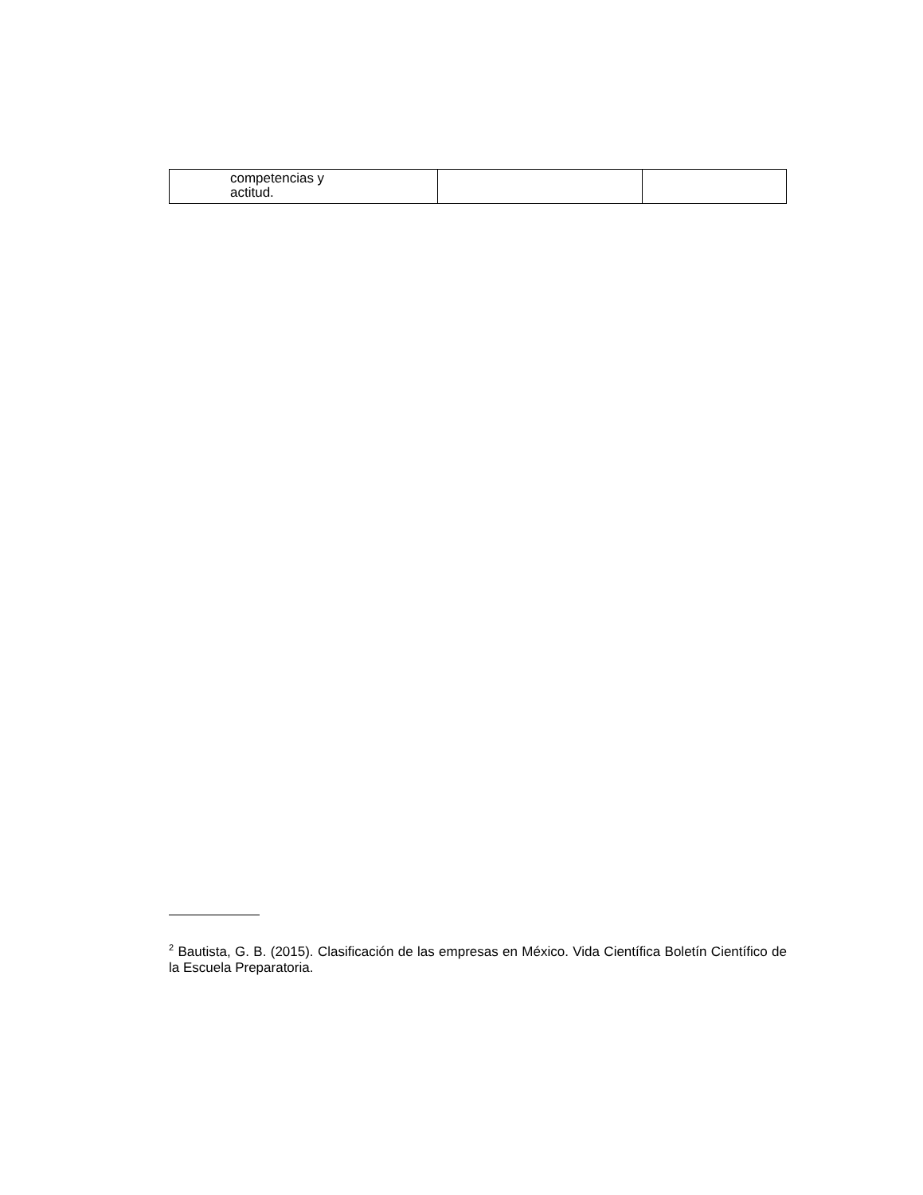| competencias y actitud. | | |
<sup>2</sup> Bautista, G. B. (2015). Clasificación de las empresas en México. Vida Científica Boletín Científico de la Escuela Preparatoria.